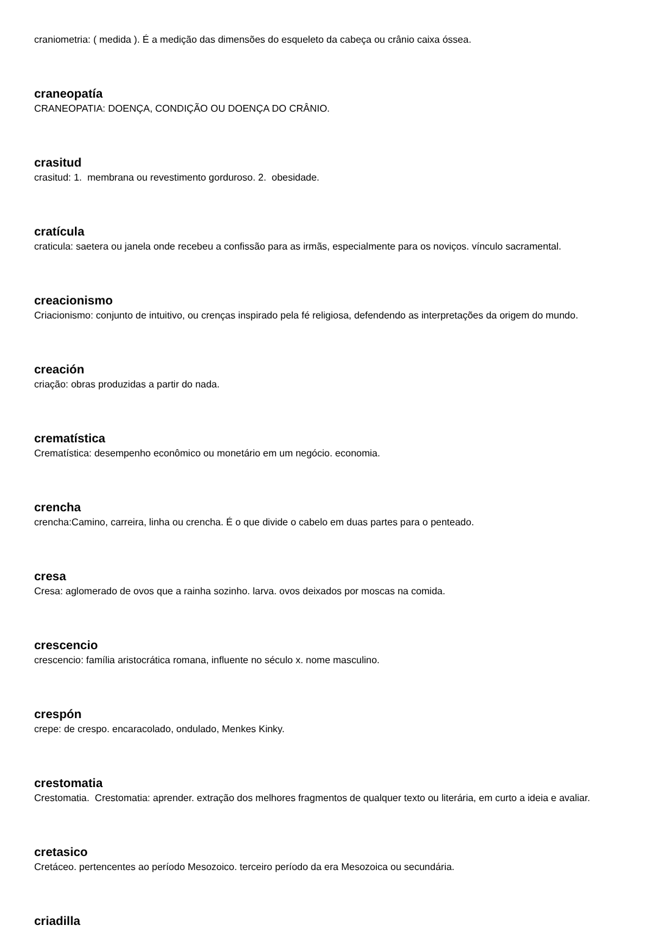craniometria: ( medida ). É a medição das dimensões do esqueleto da cabeça ou crânio caixa óssea.
craneopatía
CRANEOPATIA: DOENÇA, CONDIÇÃO OU DOENÇA DO CRÂNIO.
crasitud
crasitud: 1. membrana ou revestimento gorduroso. 2. obesidade.
cratícula
craticula: saetera ou janela onde recebeu a confissão para as irmãs, especialmente para os noviços. vínculo sacramental.
creacionismo
Criacionismo: conjunto de intuitivo, ou crenças inspirado pela fé religiosa, defendendo as interpretações da origem do mundo.
creación
criação: obras produzidas a partir do nada.
crematística
Crematística: desempenho econômico ou monetário em um negócio. economia.
crencha
crencha:Camino, carreira, linha ou crencha. É o que divide o cabelo em duas partes para o penteado.
cresa
Cresa: aglomerado de ovos que a rainha sozinho. larva. ovos deixados por moscas na comida.
crescencio
crescencio: família aristocrática romana, influente no século x. nome masculino.
crespón
crepe: de crespo. encaracolado, ondulado, Menkes Kinky.
crestomatia
Crestomatia. Crestomatia: aprender. extração dos melhores fragmentos de qualquer texto ou literária, em curto a ideia e avaliar.
cretasico
Cretáceo. pertencentes ao período Mesozoico. terceiro período da era Mesozoica ou secundária.
criadilla